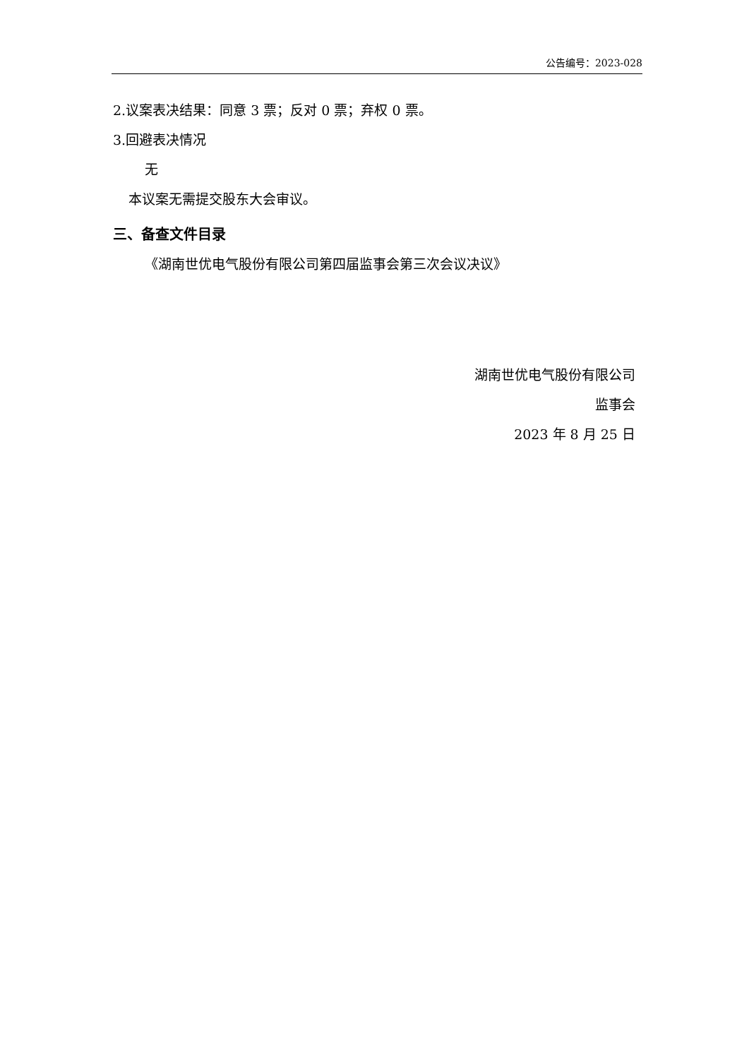公告编号：2023-028
2.议案表决结果：同意 3 票；反对 0 票；弃权 0 票。
3.回避表决情况
无
本议案无需提交股东大会审议。
三、备查文件目录
《湖南世优电气股份有限公司第四届监事会第三次会议决议》
湖南世优电气股份有限公司
监事会
2023 年 8 月 25 日